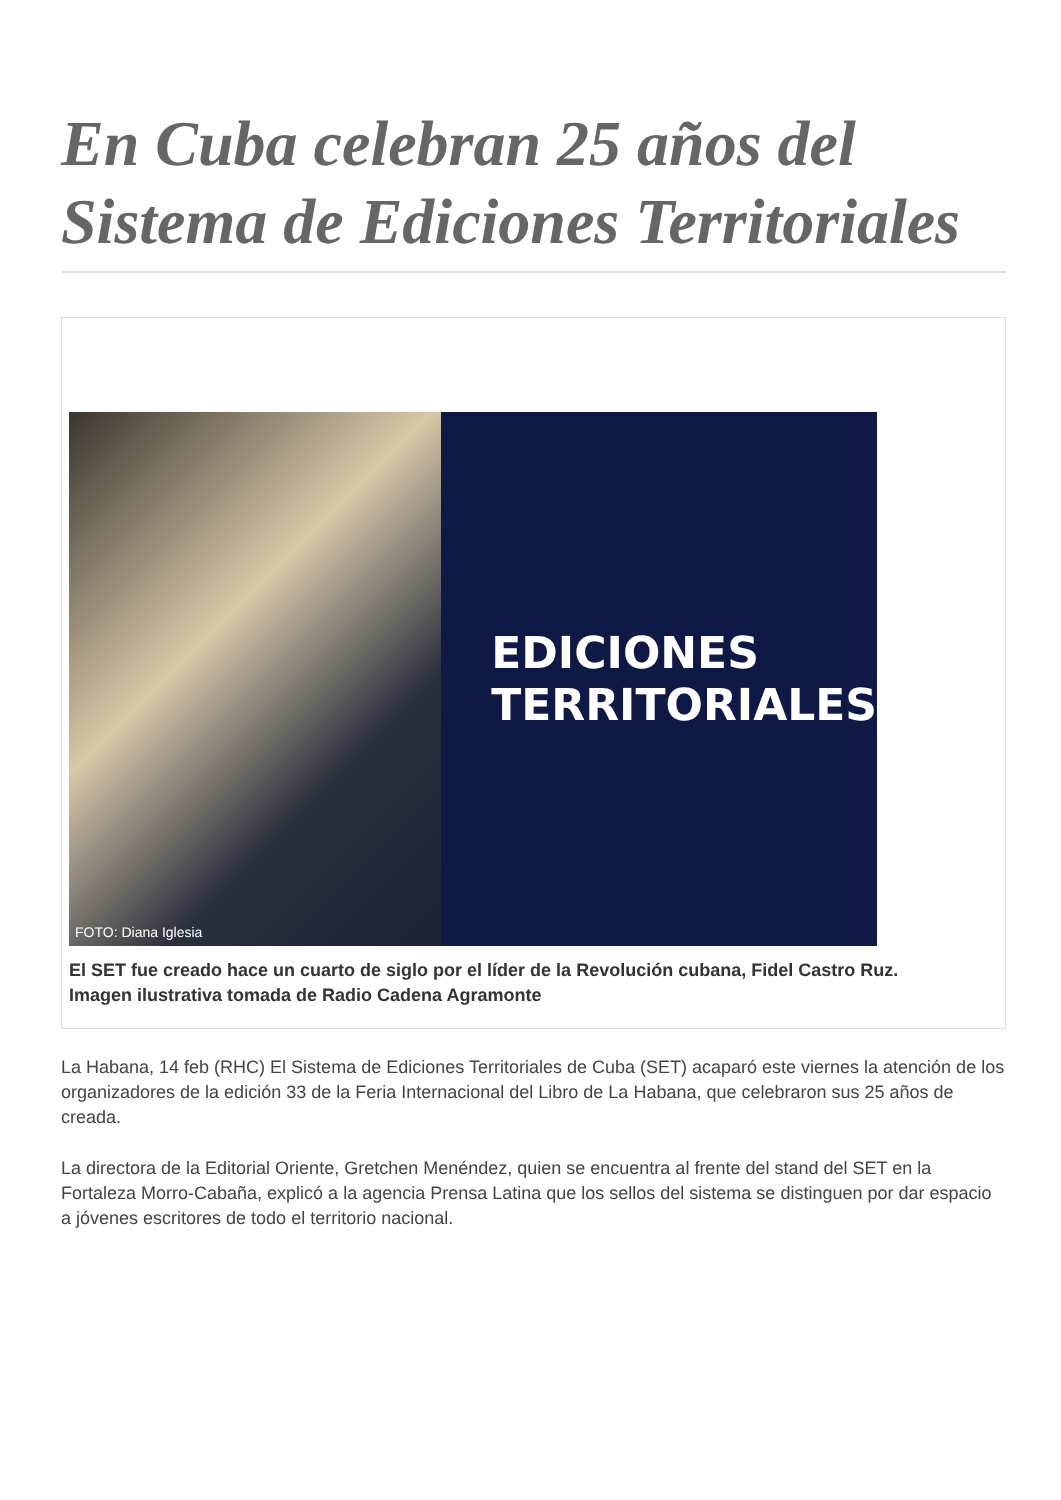En Cuba celebran 25 años del Sistema de Ediciones Territoriales
FOTO: Diana Iglesia
EDICIONES
TERRITORIALES
El SET fue creado hace un cuarto de siglo por el líder de la Revolución cubana, Fidel Castro Ruz.
Imagen ilustrativa tomada de Radio Cadena Agramonte
La Habana, 14 feb (RHC) El Sistema de Ediciones Territoriales de Cuba (SET) acaparó este viernes la atención de los organizadores de la edición 33 de la Feria Internacional del Libro de La Habana, que celebraron sus 25 años de creada.
La directora de la Editorial Oriente, Gretchen Menéndez, quien se encuentra al frente del stand del SET en la Fortaleza Morro-Cabaña, explicó a la agencia Prensa Latina que los sellos del sistema se distinguen por dar espacio a jóvenes escritores de todo el territorio nacional.